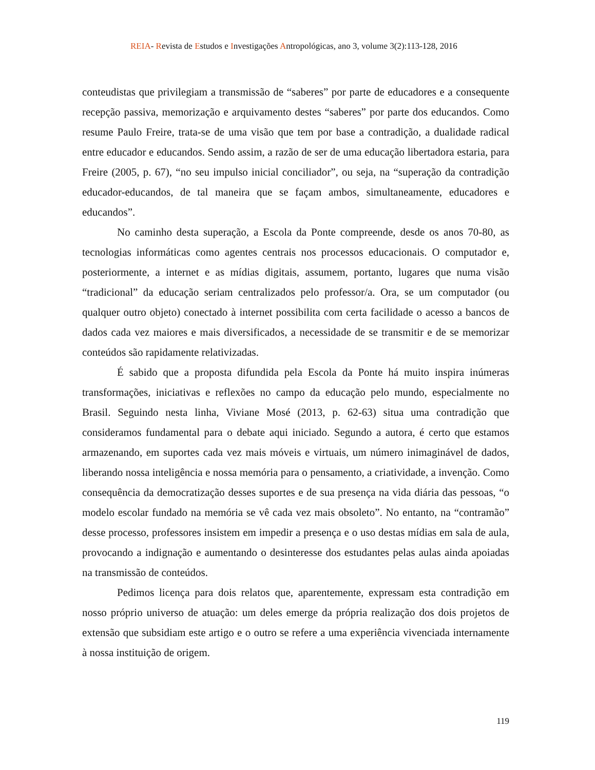REIA- Revista de Estudos e Investigações Antropológicas, ano 3, volume 3(2):113-128, 2016
conteudistas que privilegiam a transmissão de “saberes” por parte de educadores e a consequente recepção passiva, memorização e arquivamento destes “saberes” por parte dos educandos. Como resume Paulo Freire, trata-se de uma visão que tem por base a contradição, a dualidade radical entre educador e educandos. Sendo assim, a razão de ser de uma educação libertadora estaria, para Freire (2005, p. 67), “no seu impulso inicial conciliador”, ou seja, na “superação da contradição educador-educandos, de tal maneira que se façam ambos, simultaneamente, educadores e educandos”.
No caminho desta superação, a Escola da Ponte compreende, desde os anos 70-80, as tecnologias informáticas como agentes centrais nos processos educacionais. O computador e, posteriormente, a internet e as mídias digitais, assumem, portanto, lugares que numa visão “tradicional” da educação seriam centralizados pelo professor/a. Ora, se um computador (ou qualquer outro objeto) conectado à internet possibilita com certa facilidade o acesso a bancos de dados cada vez maiores e mais diversificados, a necessidade de se transmitir e de se memorizar conteúdos são rapidamente relativizadas.
É sabido que a proposta difundida pela Escola da Ponte há muito inspira inúmeras transformações, iniciativas e reflexões no campo da educação pelo mundo, especialmente no Brasil. Seguindo nesta linha, Viviane Mosé (2013, p. 62-63) situa uma contradição que consideramos fundamental para o debate aqui iniciado. Segundo a autora, é certo que estamos armazenando, em suportes cada vez mais móveis e virtuais, um número inimaginável de dados, liberando nossa inteligência e nossa memória para o pensamento, a criatividade, a invenção. Como consequência da democratização desses suportes e de sua presença na vida diária das pessoas, “o modelo escolar fundado na memória se vê cada vez mais obsoleto”. No entanto, na “contramão” desse processo, professores insistem em impedir a presença e o uso destas mídias em sala de aula, provocando a indignação e aumentando o desinteresse dos estudantes pelas aulas ainda apoiadas na transmissão de conteúdos.
Pedimos licença para dois relatos que, aparentemente, expressam esta contradição em nosso próprio universo de atuação: um deles emerge da própria realização dos dois projetos de extensão que subsidiam este artigo e o outro se refere a uma experiência vivenciada internamente à nossa instituição de origem.
119